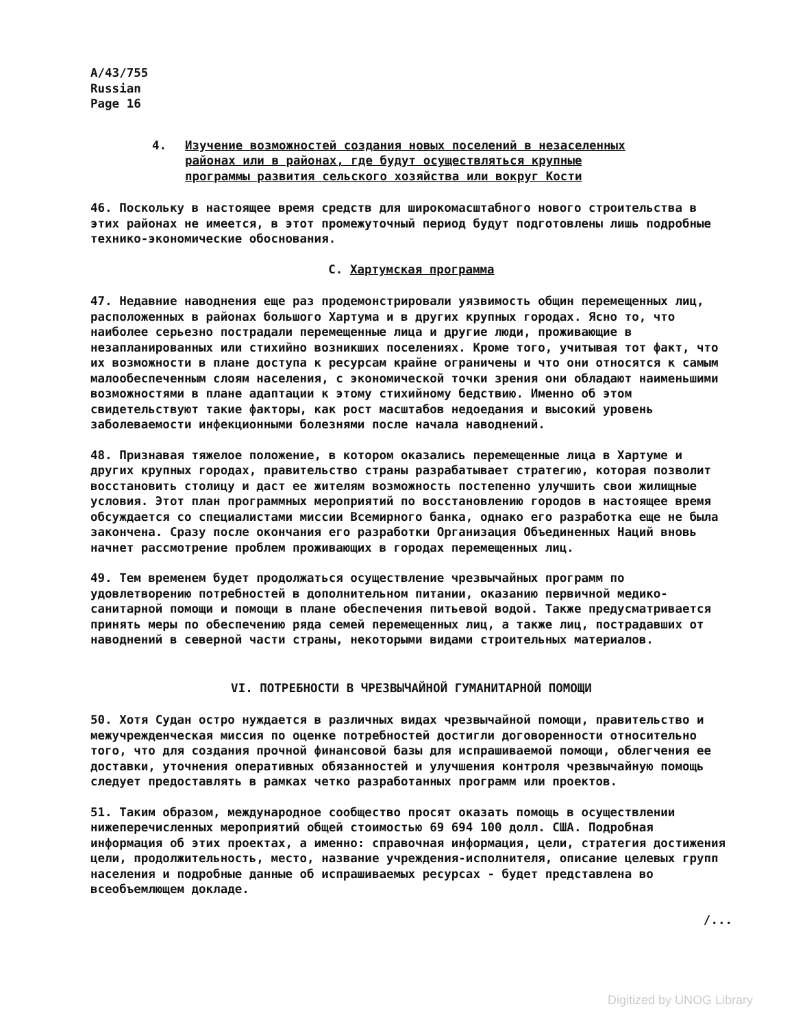A/43/755
Russian
Page 16
4. Изучение возможностей создания новых поселений в незаселенных
районах или в районах, где будут осуществляться крупные
программы развития сельского хозяйства или вокруг Кости
46. Поскольку в настоящее время средств для широкомасштабного нового строительства в этих районах не имеется, в этот промежуточный период будут подготовлены лишь подробные технико-экономические обоснования.
C. Хартумская программа
47. Недавние наводнения еще раз продемонстрировали уязвимость общин перемещенных лиц, расположенных в районах большого Хартума и в других крупных городах. Ясно то, что наиболее серьезно пострадали перемещенные лица и другие люди, проживающие в незапланированных или стихийно возникших поселениях. Кроме того, учитывая тот факт, что их возможности в плане доступа к ресурсам крайне ограничены и что они относятся к самым малообеспеченным слоям населения, с экономической точки зрения они обладают наименьшими возможностями в плане адаптации к этому стихийному бедствию. Именно об этом свидетельствуют такие факторы, как рост масштабов недоедания и высокий уровень заболеваемости инфекционными болезнями после начала наводнений.
48. Признавая тяжелое положение, в котором оказались перемещенные лица в Хартуме и других крупных городах, правительство страны разрабатывает стратегию, которая позволит восстановить столицу и даст ее жителям возможность постепенно улучшить свои жилищные условия. Этот план программных мероприятий по восстановлению городов в настоящее время обсуждается со специалистами миссии Всемирного банка, однако его разработка еще не была закончена. Сразу после окончания его разработки Организация Объединенных Наций вновь начнет рассмотрение проблем проживающих в городах перемещенных лиц.
49. Тем временем будет продолжаться осуществление чрезвычайных программ по удовлетворению потребностей в дополнительном питании, оказанию первичной медико-санитарной помощи и помощи в плане обеспечения питьевой водой. Также предусматривается принять меры по обеспечению ряда семей перемещенных лиц, а также лиц, пострадавших от наводнений в северной части страны, некоторыми видами строительных материалов.
VI. ПОТРЕБНОСТИ В ЧРЕЗВЫЧАЙНОЙ ГУМАНИТАРНОЙ ПОМОЩИ
50. Хотя Судан остро нуждается в различных видах чрезвычайной помощи, правительство и межучрежденческая миссия по оценке потребностей достигли договоренности относительно того, что для создания прочной финансовой базы для испрашиваемой помощи, облегчения ее доставки, уточнения оперативных обязанностей и улучшения контроля чрезвычайную помощь следует предоставлять в рамках четко разработанных программ или проектов.
51. Таким образом, международное сообщество просят оказать помощь в осуществлении нижеперечисленных мероприятий общей стоимостью 69 694 100 долл. США. Подробная информация об этих проектах, а именно: справочная информация, цели, стратегия достижения цели, продолжительность, место, название учреждения-исполнителя, описание целевых групп населения и подробные данные об испрашиваемых ресурсах - будет представлена во всеобъемлющем докладе.
/...
Digitized by UNOG Library